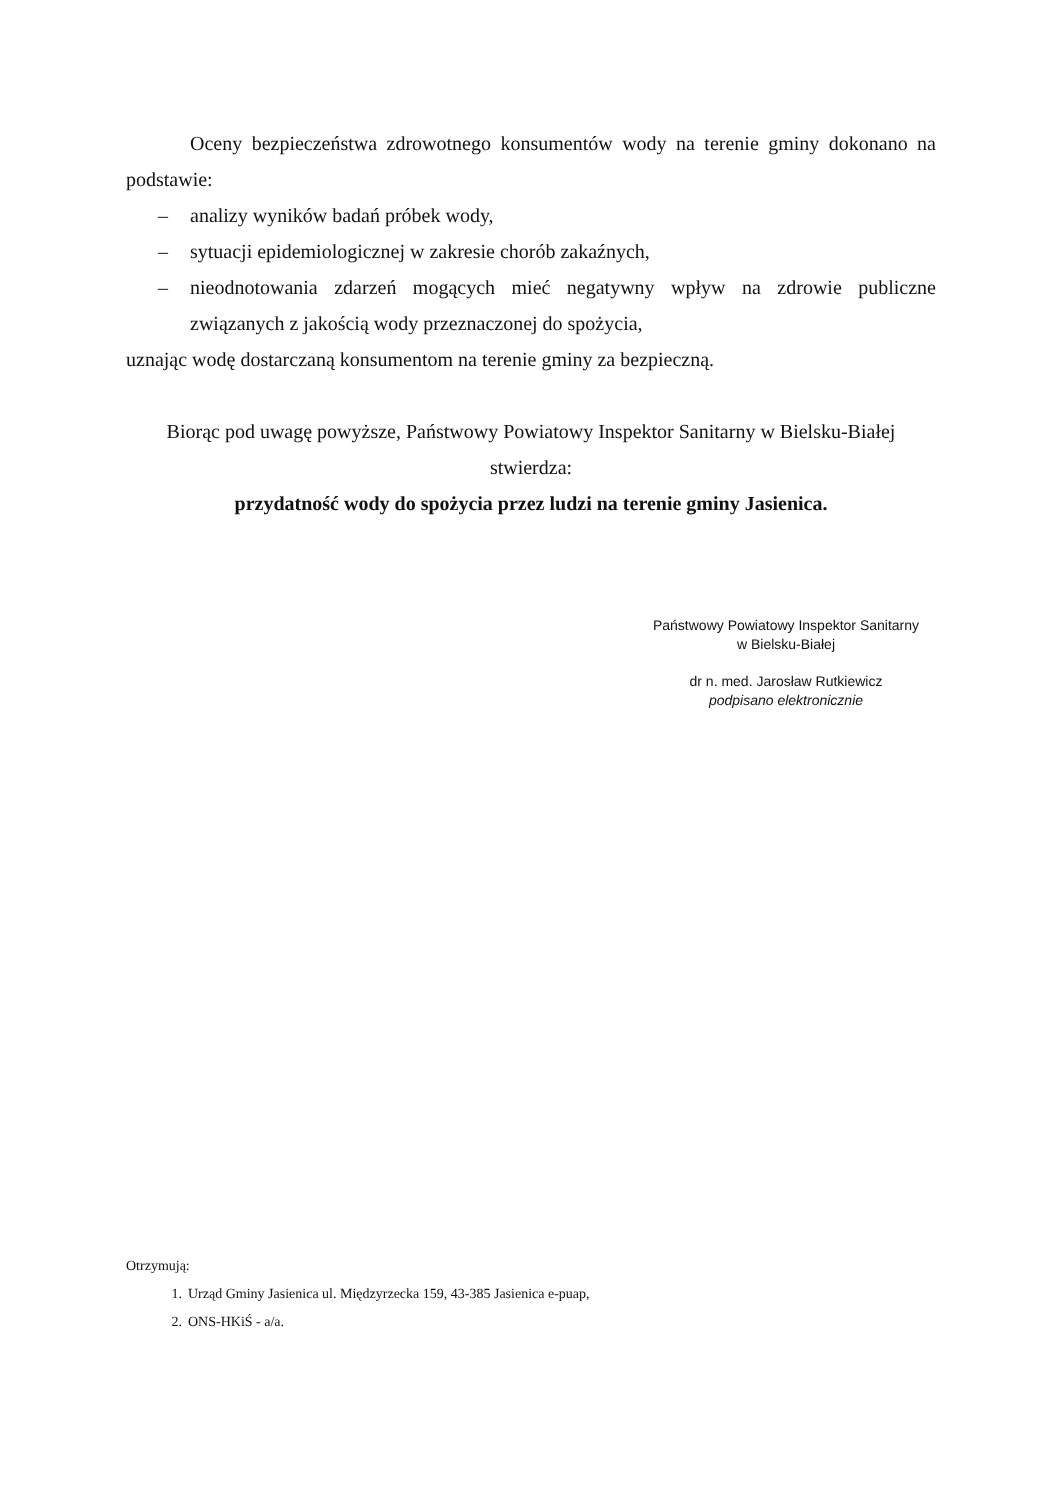Oceny bezpieczeństwa zdrowotnego konsumentów wody na terenie gminy dokonano na podstawie:
– analizy wyników badań próbek wody,
– sytuacji epidemiologicznej w zakresie chorób zakaźnych,
– nieodnotowania zdarzeń mogących mieć negatywny wpływ na zdrowie publiczne związanych z jakością wody przeznaczonej do spożycia,
uznając wodę dostarczaną konsumentom na terenie gminy za bezpieczną.
Biorąc pod uwagę powyższe, Państwowy Powiatowy Inspektor Sanitarny w Bielsku-Białej
stwierdza:
przydatność wody do spożycia przez ludzi na terenie gminy Jasienica.
Państwowy Powiatowy Inspektor Sanitarny
w Bielsku-Białej
dr n. med. Jarosław Rutkiewicz
podpisano elektronicznie
Otrzymują:
1. Urząd Gminy Jasienica ul. Międzyrzecka 159, 43-385 Jasienica e-puap,
2. ONS-HKiŚ - a/a.